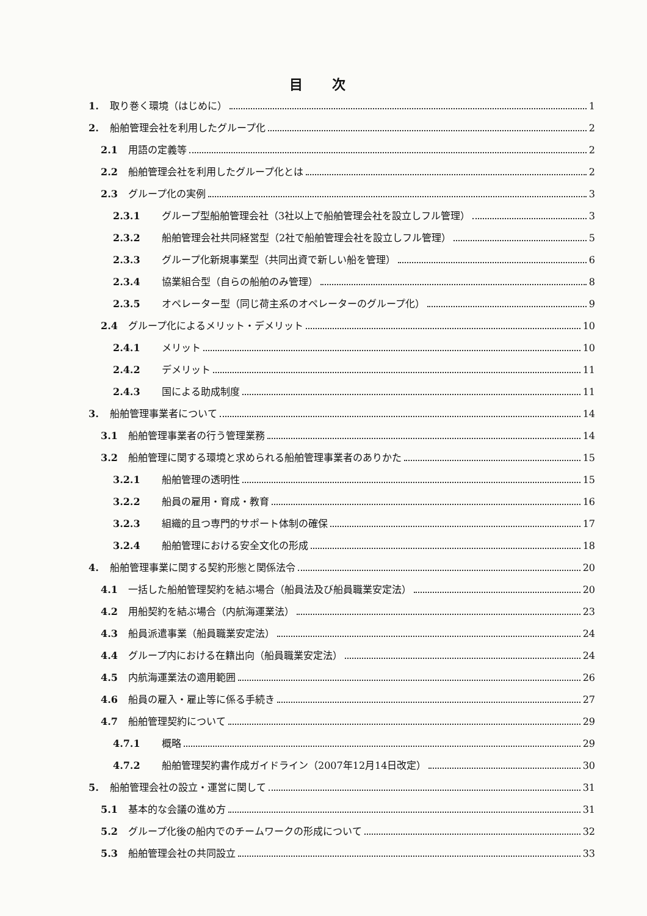目 次
1. 取り巻く環境（はじめに） 1
2. 船舶管理会社を利用したグループ化 2
2.1 用語の定義等 2
2.2 船舶管理会社を利用したグループ化とは 2
2.3 グループ化の実例 3
2.3.1 グループ型船舶管理会社（3社以上で船舶管理会社を設立しフル管理） 3
2.3.2 船舶管理会社共同経営型（2社で船舶管理会社を設立しフル管理） 5
2.3.3 グループ化新規事業型（共同出資で新しい船を管理） 6
2.3.4 協業組合型（自らの船舶のみ管理） 8
2.3.5 オペレーター型（同じ荷主系のオペレーターのグループ化） 9
2.4 グループ化によるメリット・デメリット 10
2.4.1 メリット 10
2.4.2 デメリット 11
2.4.3 国による助成制度 11
3. 船舶管理事業者について 14
3.1 船舶管理事業者の行う管理業務 14
3.2 船舶管理に関する環境と求められる船舶管理事業者のありかた 15
3.2.1 船舶管理の透明性 15
3.2.2 船員の雇用・育成・教育 16
3.2.3 組織的且つ専門的サポート体制の確保 17
3.2.4 船舶管理における安全文化の形成 18
4. 船舶管理事業に関する契約形態と関係法令 20
4.1 一括した船舶管理契約を結ぶ場合（船員法及び船員職業安定法） 20
4.2 用船契約を結ぶ場合（内航海運業法） 23
4.3 船員派遣事業（船員職業安定法） 24
4.4 グループ内における在籍出向（船員職業安定法） 24
4.5 内航海運業法の適用範囲 26
4.6 船員の雇入・雇止等に係る手続き 27
4.7 船舶管理契約について 29
4.7.1 概略 29
4.7.2 船舶管理契約書作成ガイドライン（2007年12月14日改定） 30
5. 船舶管理会社の設立・運営に関して 31
5.1 基本的な会議の進め方 31
5.2 グループ化後の船内でのチームワークの形成について 32
5.3 船舶管理会社の共同設立 33